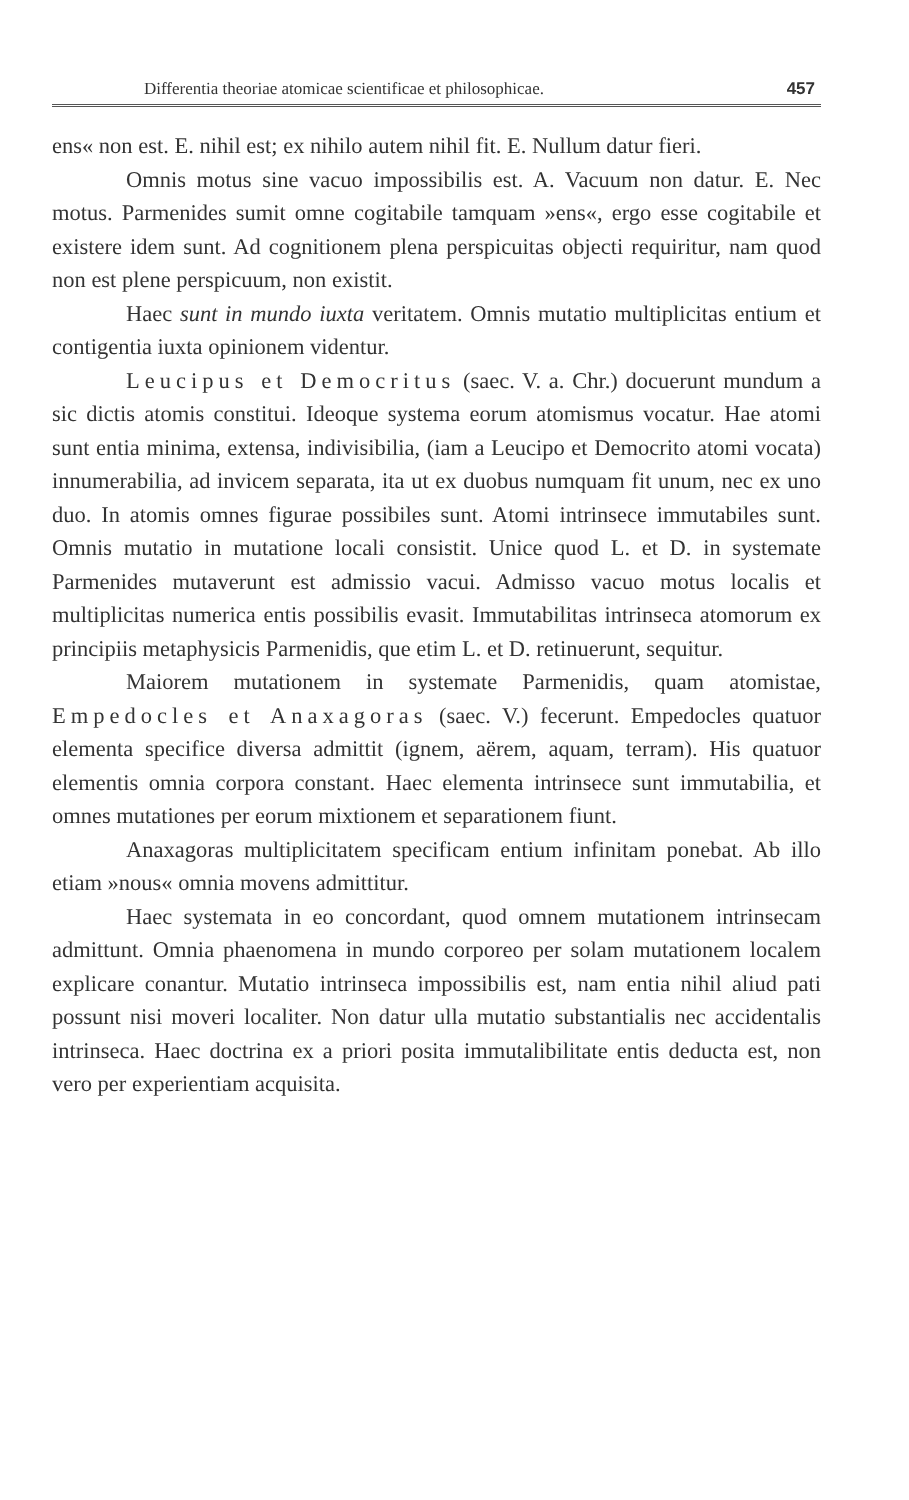Differentia theoriae atomicae scientificae et philosophicae. 457
ens« non est. E. nihil est; ex nihilo autem nihil fit. E. Nullum datur fieri.
Omnis motus sine vacuo impossibilis est. A. Vacuum non datur. E. Nec motus. Parmenides sumit omne cogitabile tamquam »ens«, ergo esse cogitabile et existere idem sunt. Ad cognitionem plena perspicuitas objecti requiritur, nam quod non est plene perspicuum, non existit.
Haec sunt in mundo iuxta veritatem. Omnis mutatio multiplicitas entium et contigentia iuxta opinionem videntur.
Leucipus et Democritus (saec. V. a. Chr.) docuerunt mundum a sic dictis atomis constitui. Ideoque systema eorum atomismus vocatur. Hae atomi sunt entia minima, extensa, indivisibilia, (iam a Leucipo et Democrito atomi vocata) innumerabilia, ad invicem separata, ita ut ex duobus numquam fit unum, nec ex uno duo. In atomis omnes figurae possibiles sunt. Atomi intrinsece immutabiles sunt. Omnis mutatio in mutatione locali consistit. Unice quod L. et D. in systemate Parmenides mutaverunt est admissio vacui. Admisso vacuo motus localis et multiplicitas numerica entis possibilis evasit. Immutabilitas intrinseca atomorum ex principiis metaphysicis Parmenidis, que etim L. et D. retinuerunt, sequitur.
Maiorem mutationem in systemate Parmenidis, quam atomistae, Empedocles et Anaxagoras (saec. V.) fecerunt. Empedocles quatuor elementa specifice diversa admittit (ignem, aërem, aquam, terram). His quatuor elementis omnia corpora constant. Haec elementa intrinsece sunt immutabilia, et omnes mutationes per eorum mixtionem et separationem fiunt.
Anaxagoras multiplicitatem specificam entium infinitam ponebat. Ab illo etiam »nous« omnia movens admittitur.
Haec systemata in eo concordant, quod omnem mutationem intrinsecam admittunt. Omnia phaenomena in mundo corporeo per solam mutationem localem explicare conantur. Mutatio intrinseca impossibilis est, nam entia nihil aliud pati possunt nisi moveri localiter. Non datur ulla mutatio substantialis nec accidentalis intrinseca. Haec doctrina ex a priori posita immutalibilitate entis deducta est, non vero per experientiam acquisita.